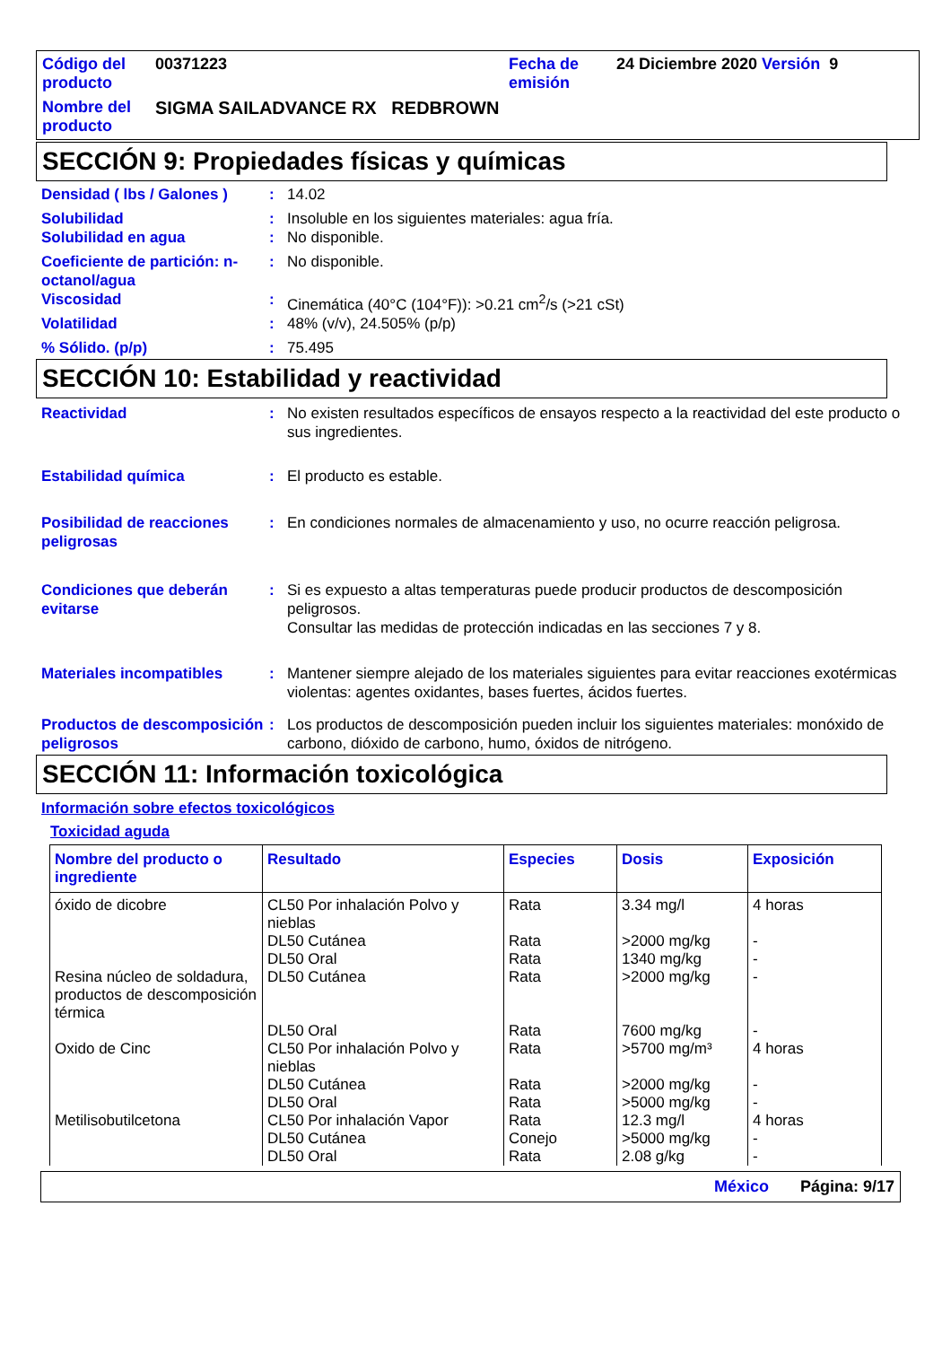Código del producto
00371223
Fecha de emisión
24 Diciembre 2020 Versión 9
Nombre del producto
SIGMA SAILADVANCE RX REDBROWN
SECCIÓN 9: Propiedades físicas y químicas
Densidad ( lbs / Galones )
:
14.02
Solubilidad
:
Insoluble en los siguientes materiales: agua fría.
Solubilidad en agua
:
No disponible.
Coeficiente de partición: n-octanol/agua
:
No disponible.
Viscosidad
:
Cinemática (40°C (104°F)): >0.21 cm<sup>2</sup>/s (>21 cSt)
Volatilidad
:
48% (v/v), 24.505% (p/p)
% Sólido. (p/p)
:
75.495
SECCIÓN 10: Estabilidad y reactividad
Reactividad
:
No existen resultados específicos de ensayos respecto a la reactividad del este producto o sus ingredientes.
Estabilidad química
:
El producto es estable.
Posibilidad de reacciones peligrosas
:
En condiciones normales de almacenamiento y uso, no ocurre reacción peligrosa.
Condiciones que deberán evitarse
:
Si es expuesto a altas temperaturas puede producir productos de descomposición peligrosos.
Consultar las medidas de protección indicadas en las secciones 7 y 8.
Materiales incompatibles
:
Mantener siempre alejado de los materiales siguientes para evitar reacciones exotérmicas violentas: agentes oxidantes, bases fuertes, ácidos fuertes.
Productos de descomposición peligrosos
:
Los productos de descomposición pueden incluir los siguientes materiales: monóxido de carbono, dióxido de carbono, humo, óxidos de nitrógeno.
SECCIÓN 11: Información toxicológica
Información sobre efectos toxicológicos
Toxicidad aguda
| Nombre del producto o ingrediente | Resultado | Especies | Dosis | Exposición |
| --- | --- | --- | --- | --- |
| óxido de dicobre | CL50 Por inhalación Polvo y nieblas | Rata | 3.34 mg/l | 4 horas |
| | DL50 Cutánea | Rata | >2000 mg/kg | - |
| | DL50 Oral | Rata | 1340 mg/kg | - |
| Resina núcleo de soldadura, productos de descomposición térmica | DL50 Cutánea | Rata | >2000 mg/kg | - |
| | DL50 Oral | Rata | 7600 mg/kg | - |
| Oxido de Cinc | CL50 Por inhalación Polvo y nieblas | Rata | >5700 mg/m³ | 4 horas |
| | DL50 Cutánea | Rata | >2000 mg/kg | - |
| | DL50 Oral | Rata | >5000 mg/kg | - |
| Metilisobutilcetona | CL50 Por inhalación Vapor | Rata | 12.3 mg/l | 4 horas |
| | DL50 Cutánea | Conejo | >5000 mg/kg | - |
| | DL50 Oral | Rata | 2.08 g/kg | - |
México Página: 9/17